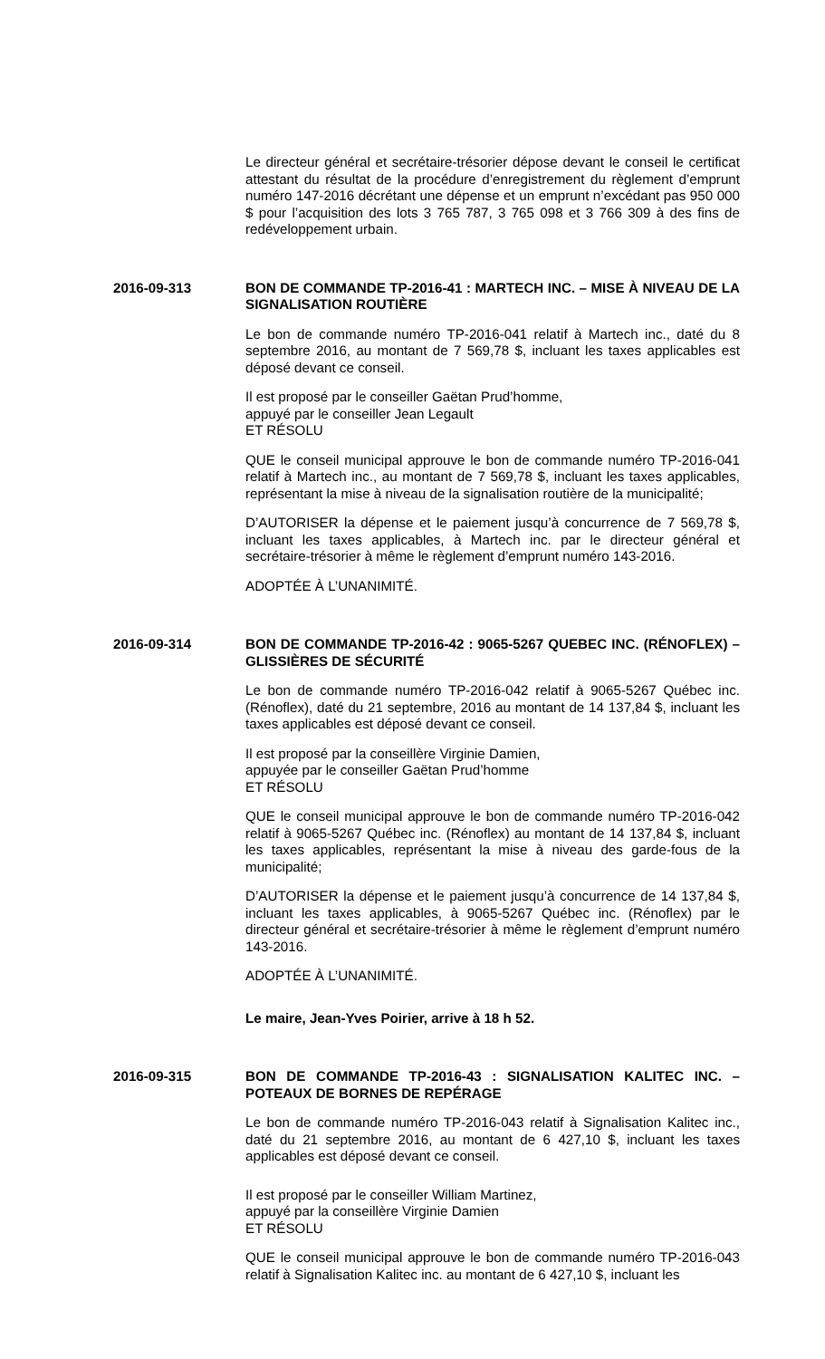Le directeur général et secrétaire-trésorier dépose devant le conseil le certificat attestant du résultat de la procédure d’enregistrement du règlement d’emprunt numéro 147-2016 décrétant une dépense et un emprunt n’excédant pas 950 000 $ pour l’acquisition des lots 3 765 787, 3 765 098 et 3 766 309 à des fins de redéveloppement urbain.
2016-09-313
BON DE COMMANDE TP-2016-41 : MARTECH INC. – MISE À NIVEAU DE LA SIGNALISATION ROUTIÈRE
Le bon de commande numéro TP-2016-041 relatif à Martech inc., daté du 8 septembre 2016, au montant de 7 569,78 $, incluant les taxes applicables est déposé devant ce conseil.
Il est proposé par le conseiller Gaëtan Prud’homme,
appuyé par le conseiller Jean Legault
ET RÉSOLU
QUE le conseil municipal approuve le bon de commande numéro TP-2016-041 relatif à Martech inc., au montant de 7 569,78 $, incluant les taxes applicables, représentant la mise à niveau de la signalisation routière de la municipalité;
D’AUTORISER la dépense et le paiement jusqu’à concurrence de 7 569,78 $, incluant les taxes applicables, à Martech inc. par le directeur général et secrétaire-trésorier à même le règlement d’emprunt numéro 143-2016.
ADOPTÉE À L’UNANIMITÉ.
2016-09-314
BON DE COMMANDE TP-2016-42 : 9065-5267 QUEBEC INC. (RÉNOFLEX) – GLISSIÈRES DE SÉCURITÉ
Le bon de commande numéro TP-2016-042 relatif à 9065-5267 Québec inc. (Rénoflex), daté du 21 septembre, 2016 au montant de 14 137,84 $, incluant les taxes applicables est déposé devant ce conseil.
Il est proposé par la conseillère Virginie Damien,
appuyée par le conseiller Gaëtan Prud’homme
ET RÉSOLU
QUE le conseil municipal approuve le bon de commande numéro TP-2016-042 relatif à 9065-5267 Québec inc. (Rénoflex) au montant de 14 137,84 $, incluant les taxes applicables, représentant la mise à niveau des garde-fous de la municipalité;
D’AUTORISER la dépense et le paiement jusqu’à concurrence de 14 137,84 $, incluant les taxes applicables, à 9065-5267 Québec inc. (Rénoflex) par le directeur général et secrétaire-trésorier à même le règlement d’emprunt numéro 143-2016.
ADOPTÉE À L’UNANIMITÉ.
Le maire, Jean-Yves Poirier, arrive à 18 h 52.
2016-09-315
BON DE COMMANDE TP-2016-43 : SIGNALISATION KALITEC INC. – POTEAUX DE BORNES DE REPÉRAGE
Le bon de commande numéro TP-2016-043 relatif à Signalisation Kalitec inc., daté du 21 septembre 2016, au montant de 6 427,10 $, incluant les taxes applicables est déposé devant ce conseil.
Il est proposé par le conseiller William Martinez,
appuyé par la conseillère Virginie Damien
ET RÉSOLU
QUE le conseil municipal approuve le bon de commande numéro TP-2016-043 relatif à Signalisation Kalitec inc. au montant de 6 427,10 $, incluant les